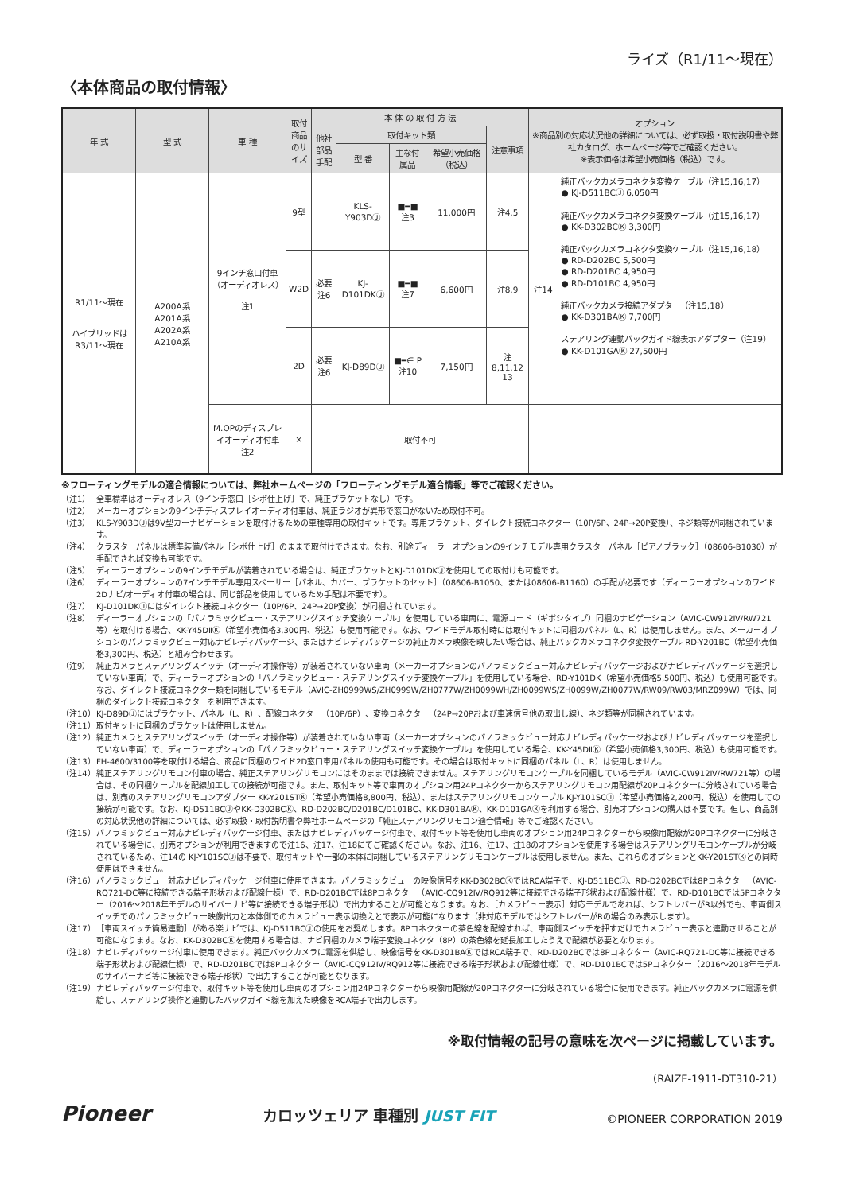ライズ（R1/11〜現在）
〈本体商品の取付情報〉
| 年 式 | 型 式 | 車 種 | 取付商品のサイズ | 本 体 の 取 付 方 法 | | | | | オプション ※商品別の対応状況他の詳細については、必ず取扱・取付説明書や弊社カタログ、ホームページ等でご確認ください。 ※表示価格は希望小売価格（税込）です。 | |
| --- | --- | --- | --- | --- | --- | --- | --- | --- | --- | --- |
| | | | | 他社部品手配 | 取付キット類 | | | 注意事項 | | |
| | | | | | 型 番 | 主な付属品 | 希望小売価格（税込） | | | |
| R1/11〜現在 ハイブリッドは R3/11〜現在 | A200A系 A201A系 A202A系 A210A系 | 9インチ窓口付車（オーディオレス） 注1 | 9型 | | KLS-Y903DⒿ | ■━■ 注3 | 11,000円 | 注4,5 | 注14 | 純正バックカメラコネクタ変換ケーブル（注15,16,17） ● KJ-D511BCⒿ 6,050円 純正バックカメラコネクタ変換ケーブル（注15,16,17） ● KK-D302BCⓀ 3,300円 純正バックカメラコネクタ変換ケーブル（注15,16,18） ● RD-D202BC 5,500円 ● RD-D201BC 4,950円 ● RD-D101BC 4,950円 純正バックカメラ接続アダプター（注15,18） ● KK-D301BAⓀ 7,700円 ステアリング連動バックガイド線表示アダプター（注19） ● KK-D101GAⓀ 27,500円 |
| | | | W2D | 必要 注6 | KJ-D101DKⒿ | ■━■ 注7 | 6,600円 | 注8,9 | | |
| | | | 2D | 必要 注6 | KJ-D89DⒿ | ■━∈ P 注10 | 7,150円 | 注8,11,12 13 | | |
| | | M.OPのディスプレイオーディオ付車 注2 | × | 取付不可 | | | | | | |
※フローティングモデルの適合情報については、弊社ホームページの「フローティングモデル適合情報」等でご確認ください。
（注1） 全車標準はオーディオレス（9インチ窓口［シボ仕上げ］で、純正ブラケットなし）です。
（注2） メーカーオプションの9インチディスプレイオーディオ付車は、純正ラジオが異形で窓口がないため取付不可。
（注3） KLS-Y903DⒿは9V型カーナビゲーションを取付けるための車種専用の取付キットです。専用ブラケット、ダイレクト接続コネクター（10P/6P、24P→20P変換）、ネジ類等が同梱されています。
（注4） クラスターパネルは標準装備パネル［シボ仕上げ］のままで取付けできます。なお、別途ディーラーオプションの9インチモデル専用クラスターパネル［ピアノブラック］（08606-B1030）が手配できれば交換も可能です。
（注5） ディーラーオプションの9インチモデルが装着されている場合は、純正ブラケットとKJ-D101DKⒿを使用しての取付けも可能です。
（注6） ディーラーオプションの7インチモデル専用スペーサー［パネル、カバー、ブラケットのセット］（08606-B1050、または08606-B1160）の手配が必要です（ディーラーオプションのワイド2Dナビ/オーディオ付車の場合は、同じ部品を使用しているため手配は不要です）。
（注7） KJ-D101DKⒿにはダイレクト接続コネクター（10P/6P、24P→20P変換）が同梱されています。
（注8） ディーラーオプションの「パノラミックビュー・ステアリングスイッチ変換ケーブル」を使用している車両に、電源コード（ギボシタイプ）同梱のナビゲーション（AVIC-CW912Ⅳ/RW721等）を取付ける場合、KK-Y45DⅡⓀ（希望小売価格3,300円、税込）も使用可能です。なお、ワイドモデル取付時には取付キットに同梱のパネル（L、R）は使用しません。また、メーカーオプションのパノラミックビュー対応ナビレディパッケージ、またはナビレディパッケージの純正カメラ映像を映したい場合は、純正バックカメラコネクタ変換ケーブル RD-Y201BC（希望小売価格3,300円、税込）と組み合わせます。
（注9） 純正カメラとステアリングスイッチ（オーディオ操作等）が装着されていない車両（メーカーオプションのパノラミックビュー対応ナビレディパッケージおよびナビレディパッケージを選択していない車両）で、ディーラーオプションの「パノラミックビュー・ステアリングスイッチ変換ケーブル」を使用している場合、RD-Y101DK（希望小売価格5,500円、税込）も使用可能です。なお、ダイレクト接続コネクター類を同梱しているモデル（AVIC-ZH0999WS/ZH0999W/ZH0777W/ZH0099WH/ZH0099WS/ZH0099W/ZH0077W/RW09/RW03/MRZ099W）では、同梱のダイレクト接続コネクターを利用できます。
（注10） KJ-D89DⒿにはブラケット、パネル（L、R）、配線コネクター（10P/6P）、変換コネクター（24P→20Pおよび車速信号他の取出し線）、ネジ類等が同梱されています。
（注11） 取付キットに同梱のブラケットは使用しません。
（注12） 純正カメラとステアリングスイッチ（オーディオ操作等）が装着されていない車両（メーカーオプションのパノラミックビュー対応ナビレディパッケージおよびナビレディパッケージを選択していない車両）で、ディーラーオプションの「パノラミックビュー・ステアリングスイッチ変換ケーブル」を使用している場合、KK-Y45DⅡⓀ（希望小売価格3,300円、税込）も使用可能です。
（注13） FH-4600/3100等を取付ける場合、商品に同梱のワイド2D窓口車用パネルの使用も可能です。その場合は取付キットに同梱のパネル（L、R）は使用しません。
（注14） 純正ステアリングリモコン付車の場合、純正ステアリングリモコンにはそのままでは接続できません。ステアリングリモコンケーブルを同梱しているモデル（AVIC-CW912Ⅳ/RW721等）の場合は、その同梱ケーブルを配線加工しての接続が可能です。また、取付キット等で車両のオプション用24Pコネクターからステアリングリモコン用配線が20Pコネクターに分岐されている場合は、別売のステアリングリモコンアダプター KK-Y201STⓀ（希望小売価格8,800円、税込）、またはステアリングリモコンケーブル KJ-Y101SCⒿ（希望小売価格2,200円、税込）を使用しての接続が可能です。なお、KJ-D511BCⒿやKK-D302BCⓀ、RD-D202BC/D201BC/D101BC、KK-D301BAⓀ、KK-D101GAⓀを利用する場合、別売オプションの購入は不要です。但し、商品別の対応状況他の詳細については、必ず取扱・取付説明書や弊社ホームページの「純正ステアリングリモコン適合情報」等でご確認ください。
（注15） パノラミックビュー対応ナビレディパッケージ付車、またはナビレディパッケージ付車で、取付キット等を使用し車両のオプション用24Pコネクターから映像用配線が20Pコネクターに分岐されている場合に、別売オプションが利用できますので注16、注17、注18にてご確認ください。なお、注16、注17、注18のオプションを使用する場合はステアリングリモコンケーブルが分岐されているため、注14の KJ-Y101SCⒿは不要で、取付キットや一部の本体に同梱しているステアリングリモコンケーブルは使用しません。また、これらのオプションとKK-Y201STⓀとの同時使用はできません。
（注16） パノラミックビュー対応ナビレディパッケージ付車に使用できます。パノラミックビューの映像信号をKK-D302BCⓀではRCA端子で、KJ-D511BCⒿ、RD-D202BCでは8Pコネクター（AVIC-RQ721-DC等に接続できる端子形状および配線仕様）で、RD-D201BCでは8Pコネクター（AVIC-CQ912Ⅳ/RQ912等に接続できる端子形状および配線仕様）で、RD-D101BCでは5Pコネクター（2016〜2018年モデルのサイバーナビ等に接続できる端子形状）で出力することが可能となります。なお、［カメラビュー表示］対応モデルであれば、シフトレバーがR以外でも、車両側スイッチでのパノラミックビュー映像出力と本体側でのカメラビュー表示切換えとで表示が可能になります（非対応モデルではシフトレバーがRの場合のみ表示します）。
（注17） ［車両スイッチ簡易連動］がある楽ナビでは、KJ-D511BCⒿの使用をお奨めします。8Pコネクターの茶色線を配線すれば、車両側スイッチを押すだけでカメラビュー表示と連動させることが可能になります。なお、KK-D302BCⓀを使用する場合は、ナビ同梱のカメラ端子変換コネクタ（8P）の茶色線を延長加工したうえで配線が必要となります。
（注18） ナビレディパッケージ付車に使用できます。純正バックカメラに電源を供給し、映像信号をKK-D301BAⓀではRCA端子で、RD-D202BCでは8Pコネクター（AVIC-RQ721-DC等に接続できる端子形状および配線仕様）で、RD-D201BCでは8Pコネクター（AVIC-CQ912Ⅳ/RQ912等に接続できる端子形状および配線仕様）で、RD-D101BCでは5Pコネクター（2016〜2018年モデルのサイバーナビ等に接続できる端子形状）で出力することが可能となります。
（注19） ナビレディパッケージ付車で、取付キット等を使用し車両のオプション用24Pコネクターから映像用配線が20Pコネクターに分岐されている場合に使用できます。純正バックカメラに電源を供給し、ステアリング操作と連動したバックガイド線を加えた映像をRCA端子で出力します。
※取付情報の記号の意味を次ページに掲載しています。
（RAIZE-1911-DT310-21）
Pioneer
カロッツェリア 車種別 JUST FIT
©PIONEER CORPORATION 2019